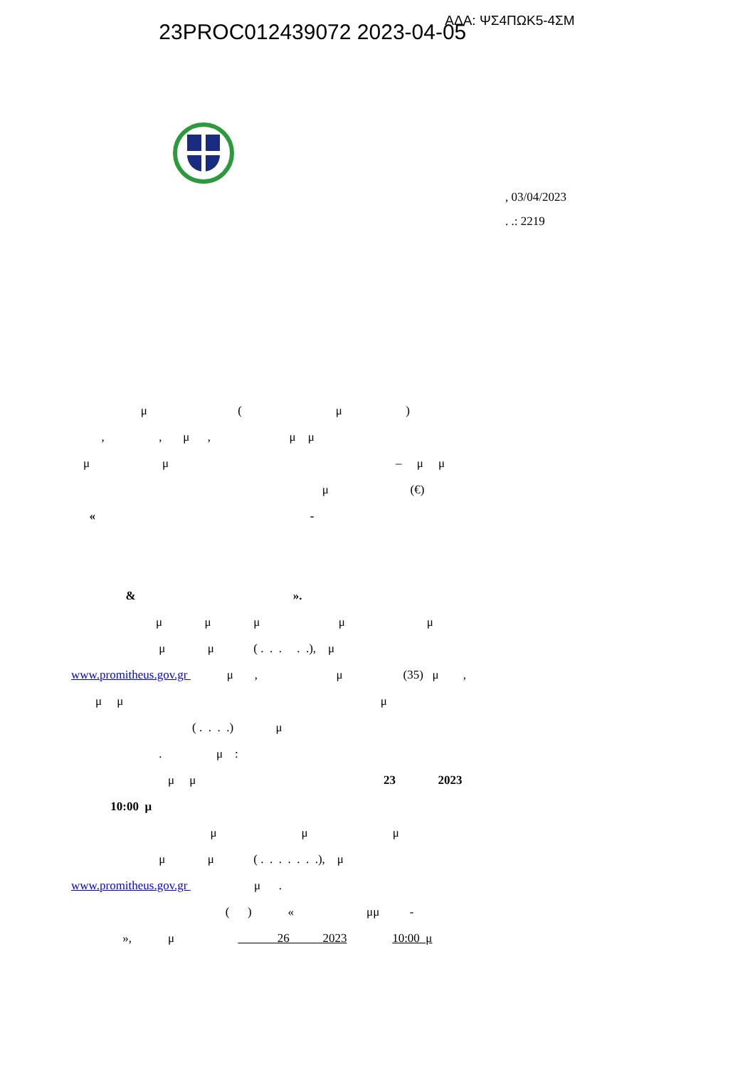23PROC012439072 2023-04-05 ΑΔΑ: ΨΣ4ΠΩΚ5-4ΣΜ
, 03/04/2023
. .: 2219
μ ( μ )
, , μ , μ μ
μ μ – μ μ
μ (€)
« -
& ».
μ μ μ μ μ
μ μ ( . . . . .), μ
www.promitheus.gov.gr μ , μ (35) μ ,
μ μ μ
( . . . .) μ
. μ :
μ μ 23 2023
10:00 μ
μ μ μ
μ μ ( . . . . . . .), μ
www.promitheus.gov.gr μ .
( ) « μμ -
», μ 26 2023 10:00 μ